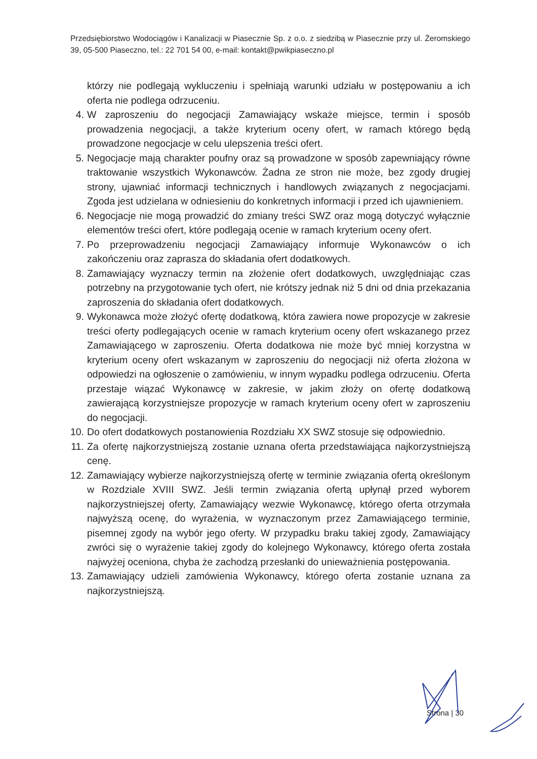Przedsiębiorstwo Wodociągów i Kanalizacji w Piasecznie Sp. z o.o. z siedzibą w Piasecznie przy ul. Żeromskiego 39, 05-500 Piaseczno, tel.: 22 701 54 00, e-mail: kontakt@pwikpiaseczno.pl
którzy nie podlegają wykluczeniu i spełniają warunki udziału w postępowaniu a ich oferta nie podlega odrzuceniu.
4. W zaproszeniu do negocjacji Zamawiający wskaże miejsce, termin i sposób prowadzenia negocjacji, a także kryterium oceny ofert, w ramach którego będą prowadzone negocjacje w celu ulepszenia treści ofert.
5. Negocjacje mają charakter poufny oraz są prowadzone w sposób zapewniający równe traktowanie wszystkich Wykonawców. Żadna ze stron nie może, bez zgody drugiej strony, ujawniać informacji technicznych i handlowych związanych z negocjacjami. Zgoda jest udzielana w odniesieniu do konkretnych informacji i przed ich ujawnieniem.
6. Negocjacje nie mogą prowadzić do zmiany treści SWZ oraz mogą dotyczyć wyłącznie elementów treści ofert, które podlegają ocenie w ramach kryterium oceny ofert.
7. Po przeprowadzeniu negocjacji Zamawiający informuje Wykonawców o ich zakończeniu oraz zaprasza do składania ofert dodatkowych.
8. Zamawiający wyznaczy termin na złożenie ofert dodatkowych, uwzględniając czas potrzebny na przygotowanie tych ofert, nie krótszy jednak niż 5 dni od dnia przekazania zaproszenia do składania ofert dodatkowych.
9. Wykonawca może złożyć ofertę dodatkową, która zawiera nowe propozycje w zakresie treści oferty podlegających ocenie w ramach kryterium oceny ofert wskazanego przez Zamawiającego w zaproszeniu. Oferta dodatkowa nie może być mniej korzystna w kryterium oceny ofert wskazanym w zaproszeniu do negocjacji niż oferta złożona w odpowiedzi na ogłoszenie o zamówieniu, w innym wypadku podlega odrzuceniu. Oferta przestaje wiązać Wykonawcę w zakresie, w jakim złoży on ofertę dodatkową zawierającą korzystniejsze propozycje w ramach kryterium oceny ofert w zaproszeniu do negocjacji.
10. Do ofert dodatkowych postanowienia Rozdziału XX SWZ stosuje się odpowiednio.
11. Za ofertę najkorzystniejszą zostanie uznana oferta przedstawiająca najkorzystniejszą cenę.
12. Zamawiający wybierze najkorzystniejszą ofertę w terminie związania ofertą określonym w Rozdziale XVIII SWZ. Jeśli termin związania ofertą upłynął przed wyborem najkorzystniejszej oferty, Zamawiający wezwie Wykonawcę, którego oferta otrzymała najwyższą ocenę, do wyrażenia, w wyznaczonym przez Zamawiającego terminie, pisemnej zgody na wybór jego oferty. W przypadku braku takiej zgody, Zamawiający zwróci się o wyrażenie takiej zgody do kolejnego Wykonawcy, którego oferta została najwyżej oceniona, chyba że zachodzą przesłanki do unieważnienia postępowania.
13. Zamawiający udzieli zamówienia Wykonawcy, którego oferta zostanie uznana za najkorzystniejszą.
Strona | 30